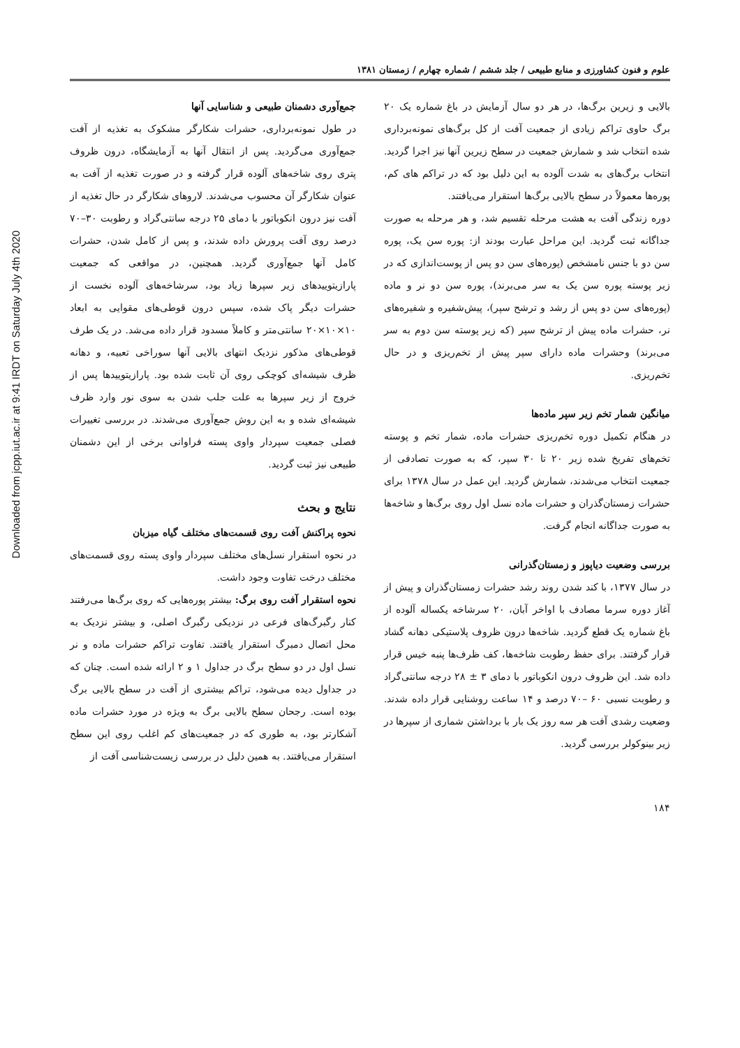Downloaded from jcpp.iut.ac.ir at 9:41 IRDT on Saturday July 4th 2020
علوم و فنون کشاورزی و منابع طبیعی / جلد ششم / شماره چهارم / زمستان ۱۳۸۱
بالایی و زیرین برگ‌ها، در هر دو سال آزمایش در باغ شماره یک ۲۰ برگ حاوی تراکم زیادی از جمعیت آفت از کل برگ‌های نمونه‌برداری شده انتخاب شد و شمارش جمعیت در سطح زیرین آنها نیز اجرا گردید. انتخاب برگ‌های به شدت آلوده به این دلیل بود که در تراکم های کم، پوره‌ها معمولاً در سطح بالایی برگ‌ها استقرار می‌یافتند.
دوره زندگی آفت به هشت مرحله تقسیم شد، و هر مرحله به صورت جداگانه ثبت گردید. این مراحل عبارت بودند از: پوره سن یک، پوره سن دو با جنس نامشخص (پوره‌های سن دو پس از پوست‌اندازی که در زیر پوسته پوره سن یک به سر می‌برند)، پوره سن دو نر و ماده (پوره‌های سن دو پس از رشد و ترشح سپر)، پیش‌شفیره و شفیره‌های نر، حشرات ماده پیش از ترشح سپر (که زیر پوسته سن دوم به سر می‌برند) وحشرات ماده دارای سپر پیش از تخم‌ریزی و در حال تخم‌ریزی.
میانگین شمار تخم زیر سپر ماده‌ها
در هنگام تکمیل دوره تخم‌ریزی حشرات ماده، شمار تخم و پوسته تخم‌های تفریخ شده زیر ۲۰ تا ۳۰ سپر، که به صورت تصادفی از جمعیت انتخاب می‌شدند، شمارش گردید. این عمل در سال ۱۳۷۸ برای حشرات زمستان‌گذران و حشرات ماده نسل اول روی برگ‌ها و شاخه‌ها به صورت جداگانه انجام گرفت.
بررسی وضعیت دیاپوز و زمستان‌گذرانی
در سال ۱۳۷۷، با کند شدن روند رشد حشرات زمستان‌گذران و پیش از آغاز دوره سرما مصادف با اواخر آبان، ۲۰ سرشاخه یکساله آلوده از باغ شماره یک قطع گردید. شاخه‌ها درون ظروف پلاستیکی دهانه گشاد قرار گرفتند. برای حفظ رطوبت شاخه‌ها، کف ظرف‌ها پنبه خیس قرار داده شد. این ظروف درون انکوباتور با دمای ۳ ± ۲۸ درجه سانتی‌گراد و رطوبت نسبی ۶۰ –۷۰ درصد و ۱۴ ساعت روشنایی قرار داده شدند. وضعیت رشدی آفت هر سه روز یک بار با برداشتن شماری از سپرها در زیر بینوکولر بررسی گردید.
جمع‌آوری دشمنان طبیعی و شناسایی آنها
در طول نمونه‌برداری، حشرات شکارگر مشکوک به تغذیه از آفت جمع‌آوری می‌گردید. پس از انتقال آنها به آزمایشگاه، درون ظروف پتری روی شاخه‌های آلوده قرار گرفته و در صورت تغذیه از آفت به عنوان شکارگر آن محسوب می‌شدند. لاروهای شکارگر در حال تغذیه از آفت نیز درون انکوباتور با دمای ۲۵ درجه سانتی‌گراد و رطوبت ۳۰–۷۰ درصد روی آفت پرورش داده شدند، و پس از کامل شدن، حشرات کامل آنها جمع‌آوری گردید. همچنین، در مواقعی که جمعیت پارازیتوییدهای زیر سپرها زیاد بود، سرشاخه‌های آلوده نخست از حشرات دیگر پاک شده، سپس درون قوطی‌های مقوایی به ابعاد ۱۰×۱۰×۲۰ سانتی‌متر و کاملاً مسدود قرار داده می‌شد. در یک طرف قوطی‌های مذکور نزدیک انتهای بالایی آنها سوراخی تعبیه، و دهانه ظرف شیشه‌ای کوچکی روی آن ثابت شده بود. پارازیتوییدها پس از خروج از زیر سپرها به علت جلب شدن به سوی نور وارد ظرف شیشه‌ای شده و به این روش جمع‌آوری می‌شدند. در بررسی تغییرات فصلی جمعیت سپردار واوی پسته فراوانی برخی از این دشمنان طبیعی نیز ثبت گردید.
نتایج و بحث
نحوه پراکنش آفت روی قسمت‌های مختلف گیاه میزبان
در نحوه استقرار نسل‌های مختلف سپردار واوی پسته روی قسمت‌های مختلف درخت تفاوت وجود داشت.
نحوه استقرار آفت روی برگ: بیشتر پوره‌هایی که روی برگ‌ها می‌رفتند کنار رگبرگ‌های فرعی در نزدیکی رگبرگ اصلی، و بیشتر نزدیک به محل اتصال دمبرگ استقرار یافتند. تفاوت تراکم حشرات ماده و نر نسل اول در دو سطح برگ در جداول ۱ و ۲ ارائه شده است. چنان که در جداول دیده می‌شود، تراکم بیشتری از آفت در سطح بالایی برگ بوده است. رجحان سطح بالایی برگ به ویژه در مورد حشرات ماده آشکارتر بود، به طوری که در جمعیت‌های کم اغلب روی این سطح استقرار می‌یافتند. به همین دلیل در بررسی زیست‌شناسی آفت از
۱۸۴